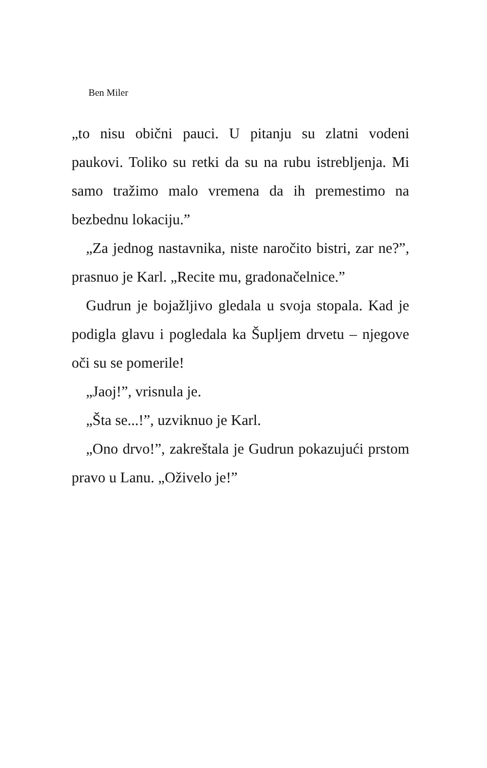Ben Miler
„to nisu obični pauci. U pitanju su zlatni vodeni paukovi. Toliko su retki da su na rubu istrebljenja. Mi samo tražimo malo vremena da ih premestimo na bezbednu lokaciju.”
„Za jednog nastavnika, niste naročito bistri, zar ne?”, prasnuo je Karl. „Recite mu, gradonačelnice.”
Gudrun je bojažljivo gledala u svoja stopala. Kad je podigla glavu i pogledala ka Šupljem drvetu – njegove oči su se pomerile!
„Jaoj!”, vrisnula je.
„Šta se...!”, uzviknuo je Karl.
„Ono drvo!”, zakreštala je Gudrun pokazujući prstom pravo u Lanu. „Oživelo je!”